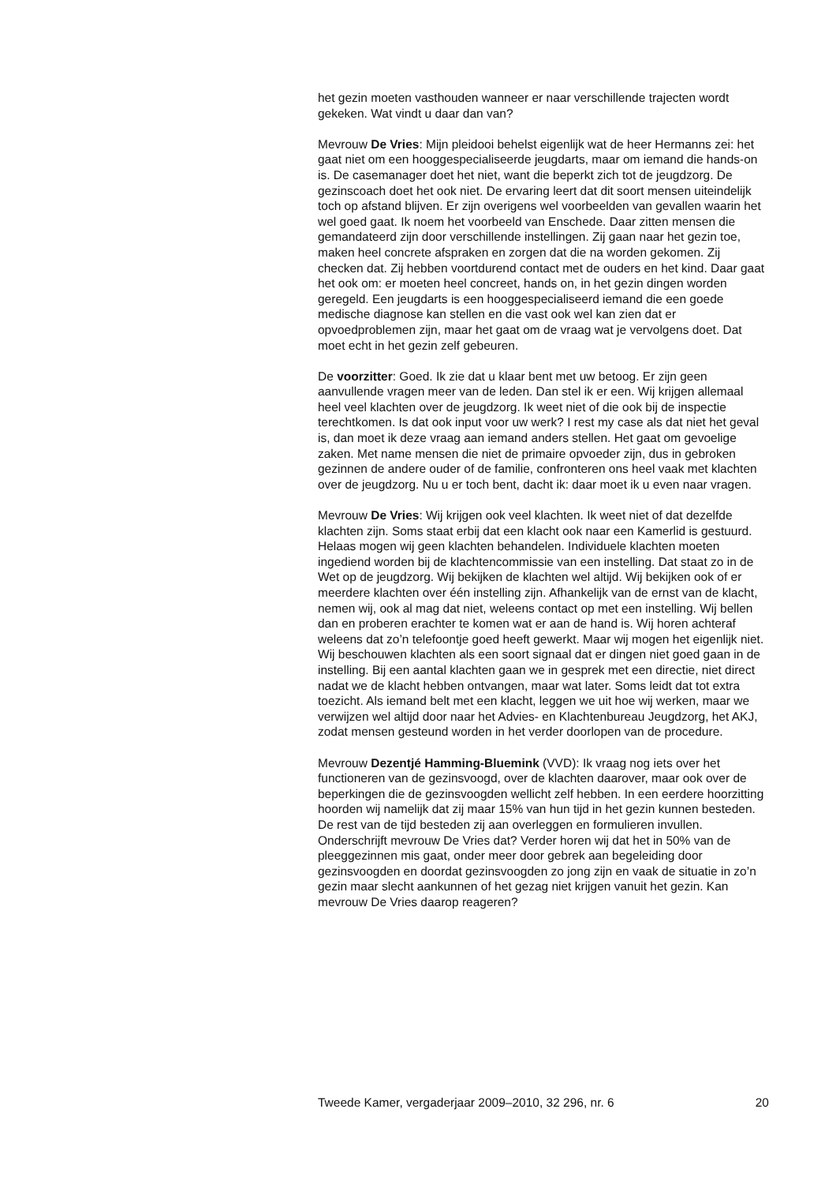het gezin moeten vasthouden wanneer er naar verschillende trajecten wordt gekeken. Wat vindt u daar dan van?
Mevrouw De Vries: Mijn pleidooi behelst eigenlijk wat de heer Hermanns zei: het gaat niet om een hooggespecialiseerde jeugdarts, maar om iemand die hands-on is. De casemanager doet het niet, want die beperkt zich tot de jeugdzorg. De gezinscoach doet het ook niet. De ervaring leert dat dit soort mensen uiteindelijk toch op afstand blijven. Er zijn overigens wel voorbeelden van gevallen waarin het wel goed gaat. Ik noem het voorbeeld van Enschede. Daar zitten mensen die gemandateerd zijn door verschillende instellingen. Zij gaan naar het gezin toe, maken heel concrete afspraken en zorgen dat die na worden gekomen. Zij checken dat. Zij hebben voortdurend contact met de ouders en het kind. Daar gaat het ook om: er moeten heel concreet, hands on, in het gezin dingen worden geregeld. Een jeugdarts is een hooggespecialiseerd iemand die een goede medische diagnose kan stellen en die vast ook wel kan zien dat er opvoedproblemen zijn, maar het gaat om de vraag wat je vervolgens doet. Dat moet echt in het gezin zelf gebeuren.
De voorzitter: Goed. Ik zie dat u klaar bent met uw betoog. Er zijn geen aanvullende vragen meer van de leden. Dan stel ik er een. Wij krijgen allemaal heel veel klachten over de jeugdzorg. Ik weet niet of die ook bij de inspectie terechtkomen. Is dat ook input voor uw werk? I rest my case als dat niet het geval is, dan moet ik deze vraag aan iemand anders stellen. Het gaat om gevoelige zaken. Met name mensen die niet de primaire opvoeder zijn, dus in gebroken gezinnen de andere ouder of de familie, confronteren ons heel vaak met klachten over de jeugdzorg. Nu u er toch bent, dacht ik: daar moet ik u even naar vragen.
Mevrouw De Vries: Wij krijgen ook veel klachten. Ik weet niet of dat dezelfde klachten zijn. Soms staat erbij dat een klacht ook naar een Kamerlid is gestuurd. Helaas mogen wij geen klachten behandelen. Individuele klachten moeten ingediend worden bij de klachtencommissie van een instelling. Dat staat zo in de Wet op de jeugdzorg. Wij bekijken de klachten wel altijd. Wij bekijken ook of er meerdere klachten over één instelling zijn. Afhankelijk van de ernst van de klacht, nemen wij, ook al mag dat niet, weleens contact op met een instelling. Wij bellen dan en proberen erachter te komen wat er aan de hand is. Wij horen achteraf weleens dat zo’n telefoontje goed heeft gewerkt. Maar wij mogen het eigenlijk niet. Wij beschouwen klachten als een soort signaal dat er dingen niet goed gaan in de instelling. Bij een aantal klachten gaan we in gesprek met een directie, niet direct nadat we de klacht hebben ontvangen, maar wat later. Soms leidt dat tot extra toezicht. Als iemand belt met een klacht, leggen we uit hoe wij werken, maar we verwijzen wel altijd door naar het Advies- en Klachtenbureau Jeugdzorg, het AKJ, zodat mensen gesteund worden in het verder doorlopen van de procedure.
Mevrouw Dezentjé Hamming-Bluemink (VVD): Ik vraag nog iets over het functioneren van de gezinsvoogd, over de klachten daarover, maar ook over de beperkingen die de gezinsvoogden wellicht zelf hebben. In een eerdere hoorzitting hoorden wij namelijk dat zij maar 15% van hun tijd in het gezin kunnen besteden. De rest van de tijd besteden zij aan overleggen en formulieren invullen. Onderschrijft mevrouw De Vries dat? Verder horen wij dat het in 50% van de pleeggezinnen mis gaat, onder meer door gebrek aan begeleiding door gezinsvoogden en doordat gezinsvoogden zo jong zijn en vaak de situatie in zo’n gezin maar slecht aankunnen of het gezag niet krijgen vanuit het gezin. Kan mevrouw De Vries daarop reageren?
Tweede Kamer, vergaderjaar 2009–2010, 32 296, nr. 6 20